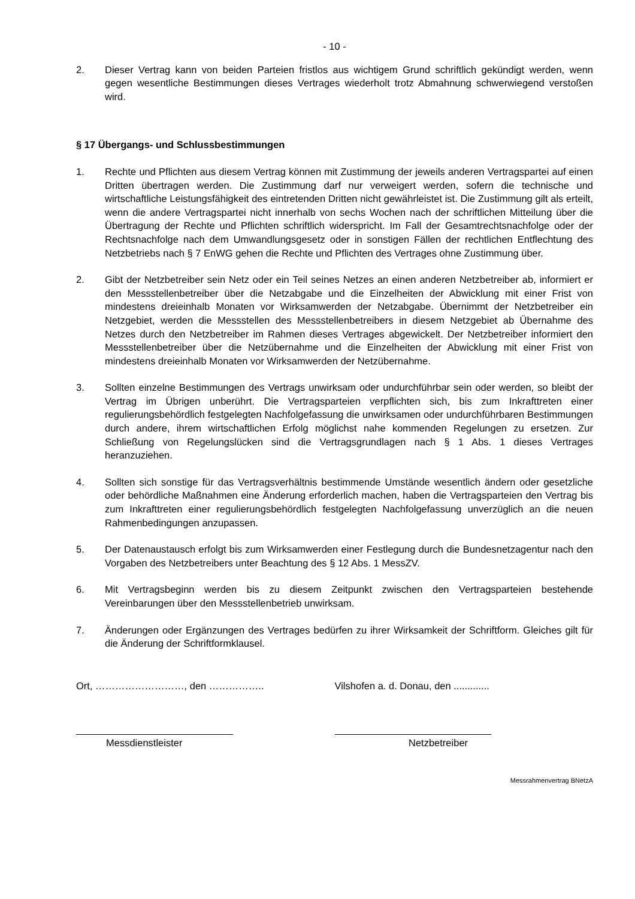- 10 -
2. Dieser Vertrag kann von beiden Parteien fristlos aus wichtigem Grund schriftlich gekündigt werden, wenn gegen wesentliche Bestimmungen dieses Vertrages wiederholt trotz Abmahnung schwerwiegend verstoßen wird.
§ 17 Übergangs- und Schlussbestimmungen
1. Rechte und Pflichten aus diesem Vertrag können mit Zustimmung der jeweils anderen Vertragspartei auf einen Dritten übertragen werden. Die Zustimmung darf nur verweigert werden, sofern die technische und wirtschaftliche Leistungsfähigkeit des eintretenden Dritten nicht gewährleistet ist. Die Zustimmung gilt als erteilt, wenn die andere Vertragspartei nicht innerhalb von sechs Wochen nach der schriftlichen Mitteilung über die Übertragung der Rechte und Pflichten schriftlich widerspricht. Im Fall der Gesamtrechtsnachfolge oder der Rechtsnachfolge nach dem Umwandlungsgesetz oder in sonstigen Fällen der rechtlichen Entflechtung des Netzbetriebs nach § 7 EnWG gehen die Rechte und Pflichten des Vertrages ohne Zustimmung über.
2. Gibt der Netzbetreiber sein Netz oder ein Teil seines Netzes an einen anderen Netzbetreiber ab, informiert er den Messstellenbetreiber über die Netzabgabe und die Einzelheiten der Abwicklung mit einer Frist von mindestens dreieinhalb Monaten vor Wirksamwerden der Netzabgabe. Übernimmt der Netzbetreiber ein Netzgebiet, werden die Messstellen des Messstellenbetreibers in diesem Netzgebiet ab Übernahme des Netzes durch den Netzbetreiber im Rahmen dieses Vertrages abgewickelt. Der Netzbetreiber informiert den Messstellenbetreiber über die Netzübernahme und die Einzelheiten der Abwicklung mit einer Frist von mindestens dreieinhalb Monaten vor Wirksamwerden der Netzübernahme.
3. Sollten einzelne Bestimmungen des Vertrags unwirksam oder undurchführbar sein oder werden, so bleibt der Vertrag im Übrigen unberührt. Die Vertragsparteien verpflichten sich, bis zum Inkrafttreten einer regulierungsbehördlich festgelegten Nachfolgefassung die unwirksamen oder undurchführbaren Bestimmungen durch andere, ihrem wirtschaftlichen Erfolg möglichst nahe kommenden Regelungen zu ersetzen. Zur Schließung von Regelungslücken sind die Vertragsgrundlagen nach § 1 Abs. 1 dieses Vertrages heranzuziehen.
4. Sollten sich sonstige für das Vertragsverhältnis bestimmende Umstände wesentlich ändern oder gesetzliche oder behördliche Maßnahmen eine Änderung erforderlich machen, haben die Vertragsparteien den Vertrag bis zum Inkrafttreten einer regulierungsbehördlich festgelegten Nachfolgefassung unverzüglich an die neuen Rahmenbedingungen anzupassen.
5. Der Datenaustausch erfolgt bis zum Wirksamwerden einer Festlegung durch die Bundesnetzagentur nach den Vorgaben des Netzbetreibers unter Beachtung des § 12 Abs. 1 MessZV.
6. Mit Vertragsbeginn werden bis zu diesem Zeitpunkt zwischen den Vertragsparteien bestehende Vereinbarungen über den Messstellenbetrieb unwirksam.
7. Änderungen oder Ergänzungen des Vertrages bedürfen zu ihrer Wirksamkeit der Schriftform. Gleiches gilt für die Änderung der Schriftformklausel.
Ort, ………………………, den …………….. Vilshofen a. d. Donau, den .............
Messdienstleister Netzbetreiber
Messrahmenvertrag BNetzA